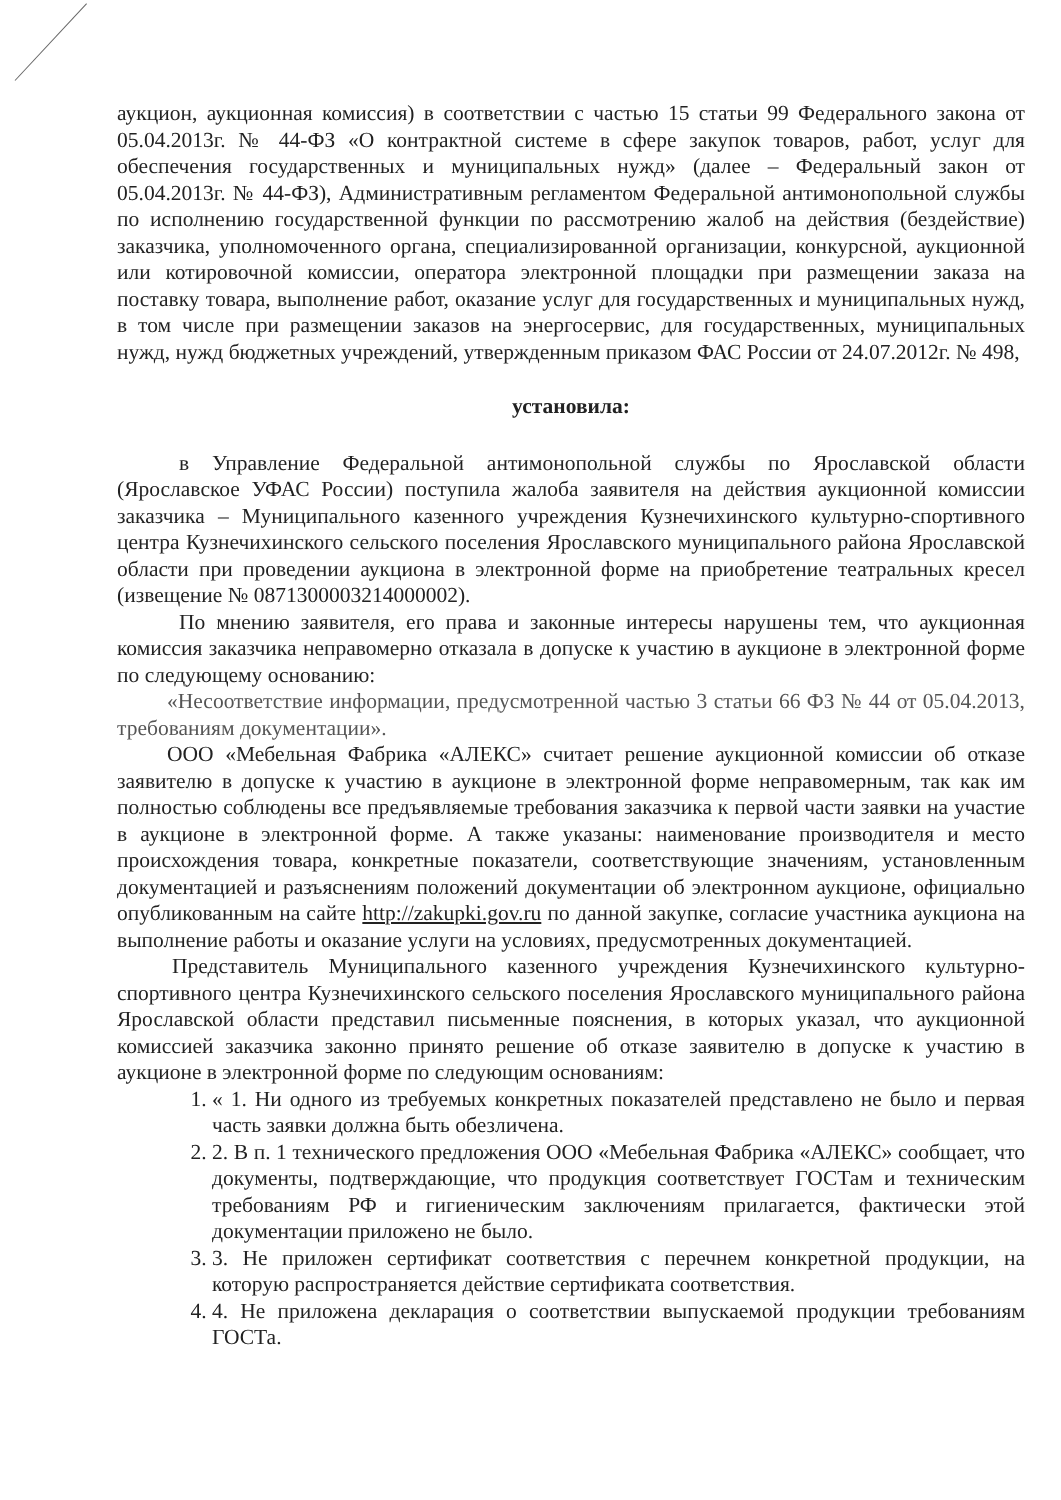аукцион, аукционная комиссия) в соответствии с частью 15 статьи 99 Федерального закона от 05.04.2013г. № 44-ФЗ «О контрактной системе в сфере закупок товаров, работ, услуг для обеспечения государственных и муниципальных нужд» (далее – Федеральный закон от 05.04.2013г. № 44-ФЗ), Административным регламентом Федеральной антимонопольной службы по исполнению государственной функции по рассмотрению жалоб на действия (бездействие) заказчика, уполномоченного органа, специализированной организации, конкурсной, аукционной или котировочной комиссии, оператора электронной площадки при размещении заказа на поставку товара, выполнение работ, оказание услуг для государственных и муниципальных нужд, в том числе при размещении заказов на энергосервис, для государственных, муниципальных нужд, нужд бюджетных учреждений, утвержденным приказом ФАС России от 24.07.2012г. № 498,
установила:
в Управление Федеральной антимонопольной службы по Ярославской области (Ярославское УФАС России) поступила жалоба заявителя на действия аукционной комиссии заказчика – Муниципального казенного учреждения Кузнечихинского культурно-спортивного центра Кузнечихинского сельского поселения Ярославского муниципального района Ярославской области при проведении аукциона в электронной форме на приобретение театральных кресел (извещение № 0871300003214000002).
По мнению заявителя, его права и законные интересы нарушены тем, что аукционная комиссия заказчика неправомерно отказала в допуске к участию в аукционе в электронной форме по следующему основанию:
«Несоответствие информации, предусмотренной частью 3 статьи 66 ФЗ № 44 от 05.04.2013, требованиям документации».
ООО «Мебельная Фабрика «АЛЕКС» считает решение аукционной комиссии об отказе заявителю в допуске к участию в аукционе в электронной форме неправомерным, так как им полностью соблюдены все предъявляемые требования заказчика к первой части заявки на участие в аукционе в электронной форме. А также указаны: наименование производителя и место происхождения товара, конкретные показатели, соответствующие значениям, установленным документацией и разъяснениям положений документации об электронном аукционе, официально опубликованным на сайте http://zakupki.gov.ru по данной закупке, согласие участника аукциона на выполнение работы и оказание услуги на условиях, предусмотренных документацией.
Представитель Муниципального казенного учреждения Кузнечихинского культурно-спортивного центра Кузнечихинского сельского поселения Ярославского муниципального района Ярославской области представил письменные пояснения, в которых указал, что аукционной комиссией заказчика законно принято решение об отказе заявителю в допуске к участию в аукционе в электронной форме по следующим основаниям:
1. « 1. Ни одного из требуемых конкретных показателей представлено не было и первая часть заявки должна быть обезличена.
2. 2. В п. 1 технического предложения ООО «Мебельная Фабрика «АЛЕКС» сообщает, что документы, подтверждающие, что продукция соответствует ГОСТам и техническим требованиям РФ и гигиеническим заключениям прилагается, фактически этой документации приложено не было.
3. 3. Не приложен сертификат соответствия с перечнем конкретной продукции, на которую распространяется действие сертификата соответствия.
4. 4. Не приложена декларация о соответствии выпускаемой продукции требованиям ГОСТа.